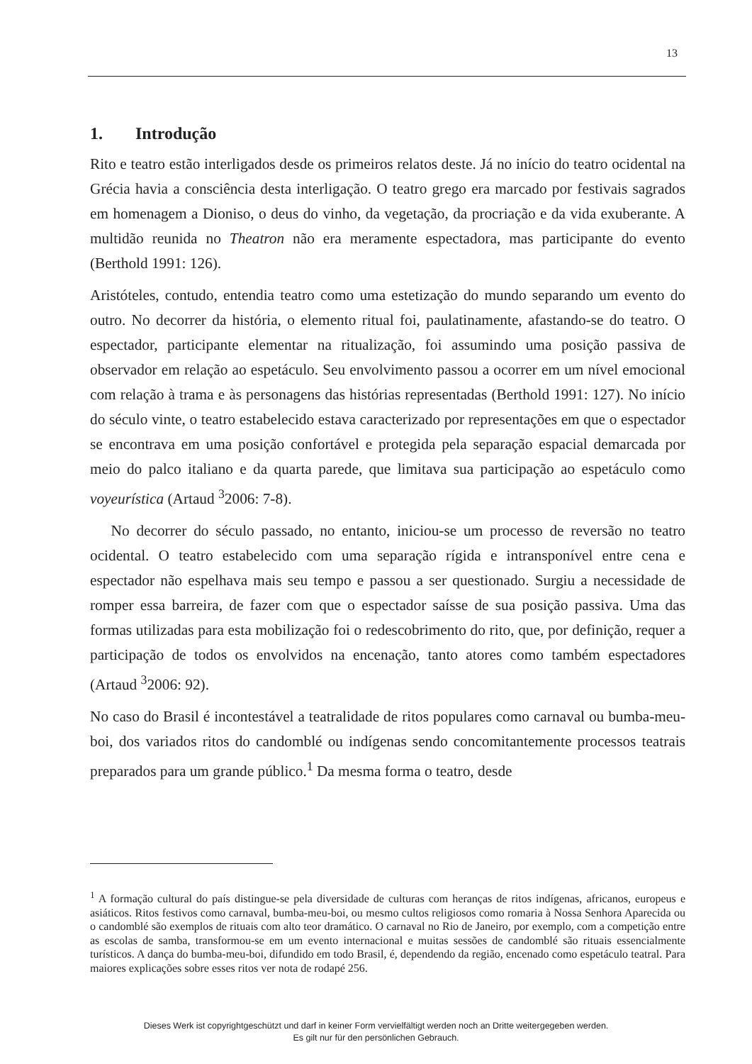13
1. Introdução
Rito e teatro estão interligados desde os primeiros relatos deste. Já no início do teatro ocidental na Grécia havia a consciência desta interligação. O teatro grego era marcado por festivais sagrados em homenagem a Dioniso, o deus do vinho, da vegetação, da procriação e da vida exuberante. A multidão reunida no Theatron não era meramente espectadora, mas participante do evento (Berthold 1991: 126).
Aristóteles, contudo, entendia teatro como uma estetização do mundo separando um evento do outro. No decorrer da história, o elemento ritual foi, paulatinamente, afastando-se do teatro. O espectador, participante elementar na ritualização, foi assumindo uma posição passiva de observador em relação ao espetáculo. Seu envolvimento passou a ocorrer em um nível emocional com relação à trama e às personagens das histórias representadas (Berthold 1991: 127). No início do século vinte, o teatro estabelecido estava caracterizado por representações em que o espectador se encontrava em uma posição confortável e protegida pela separação espacial demarcada por meio do palco italiano e da quarta parede, que limitava sua participação ao espetáculo como voyeurística (Artaud <sup>3</sup>2006: 7-8).
No decorrer do século passado, no entanto, iniciou-se um processo de reversão no teatro ocidental. O teatro estabelecido com uma separação rígida e intransponível entre cena e espectador não espelhava mais seu tempo e passou a ser questionado. Surgiu a necessidade de romper essa barreira, de fazer com que o espectador saísse de sua posição passiva. Uma das formas utilizadas para esta mobilização foi o redescobrimento do rito, que, por definição, requer a participação de todos os envolvidos na encenação, tanto atores como também espectadores (Artaud <sup>3</sup>2006: 92).
No caso do Brasil é incontestável a teatralidade de ritos populares como carnaval ou bumba-meu-boi, dos variados ritos do candomblé ou indígenas sendo concomitantemente processos teatrais preparados para um grande público.<sup>1</sup> Da mesma forma o teatro, desde
<sup>1</sup> A formação cultural do país distingue-se pela diversidade de culturas com heranças de ritos indígenas, africanos, europeus e asiáticos. Ritos festivos como carnaval, bumba-meu-boi, ou mesmo cultos religiosos como romaria à Nossa Senhora Aparecida ou o candomblé são exemplos de rituais com alto teor dramático. O carnaval no Rio de Janeiro, por exemplo, com a competição entre as escolas de samba, transformou-se em um evento internacional e muitas sessões de candomblé são rituais essencialmente turísticos. A dança do bumba-meu-boi, difundido em todo Brasil, é, dependendo da região, encenado como espetáculo teatral. Para maiores explicações sobre esses ritos ver nota de rodapé 256.
Dieses Werk ist copyrightgeschützt und darf in keiner Form vervielfältigt werden noch an Dritte weitergegeben werden.
Es gilt nur für den persönlichen Gebrauch.